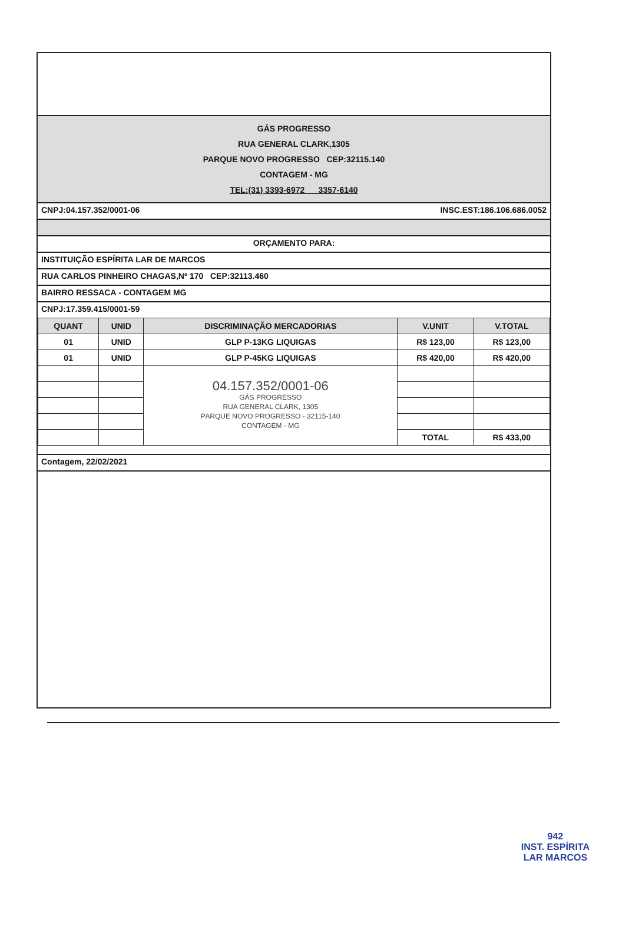GÁS PROGRESSO
RUA GENERAL CLARK,1305
PARQUE NOVO PROGRESSO CEP:32115.140
CONTAGEM - MG
TEL:(31) 3393-6972 3357-6140
CNPJ:04.157.352/0001-06 INSC.EST:186.106.686.0052
ORÇAMENTO PARA:
INSTITUIÇÃO ESPÍRITA LAR DE MARCOS
RUA CARLOS PINHEIRO CHAGAS,Nº 170 CEP:32113.460
BAIRRO RESSACA - CONTAGEM MG
CNPJ:17.359.415/0001-59
| QUANT | UNID | DISCRIMINAÇÃO MERCADORIAS | V.UNIT | V.TOTAL |
| --- | --- | --- | --- | --- |
| 01 | UNID | GLP P-13KG LIQUIGAS | R$ 123,00 | R$ 123,00 |
| 01 | UNID | GLP P-45KG LIQUIGAS | R$ 420,00 | R$ 420,00 |
| | | 04.157.352/0001-06 GÁS PROGRESSO RUA GENERAL CLARK, 1305 PARQUE NOVO PROGRESSO - 32115-140 CONTAGEM - MG | | |
| | | | TOTAL | R$ 433,00 |
Contagem, 22/02/2021
942
INST. ESPÍRITA
LAR MARCOS